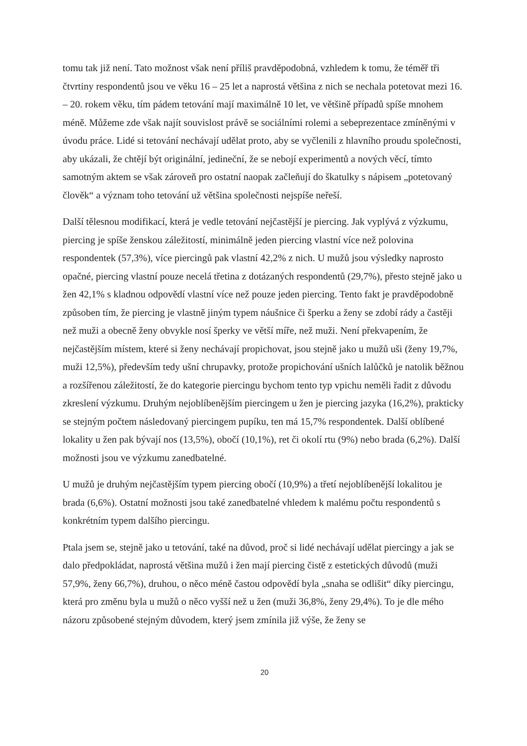tomu tak již není. Tato možnost však není příliš pravděpodobná, vzhledem k tomu, že téměř tři čtvrtiny respondentů jsou ve věku 16 – 25 let a naprostá většina z nich se nechala potetovat mezi 16. – 20. rokem věku, tím pádem tetování mají maximálně 10 let, ve většině případů spíše mnohem méně. Můžeme zde však najít souvislost právě se sociálními rolemi a sebeprezentace zmíněnými v úvodu práce. Lidé si tetování nechávají udělat proto, aby se vyčlenili z hlavního proudu společnosti, aby ukázali, že chtějí být originální, jedineční, že se nebojí experimentů a nových věcí, tímto samotným aktem se však zároveň pro ostatní naopak začleňují do škatulky s nápisem „potetovaný člověk“ a význam toho tetování už většina společnosti nejspíše neřeší.
Další tělesnou modifikací, která je vedle tetování nejčastější je piercing. Jak vyplývá z výzkumu, piercing je spíše ženskou záležitostí, minimálně jeden piercing vlastní více než polovina respondentek (57,3%), více piercingů pak vlastní 42,2% z nich. U mužů jsou výsledky naprosto opačné, piercing vlastní pouze necelá třetina z dotázaných respondentů (29,7%), přesto stejně jako u žen 42,1% s kladnou odpovědí vlastní více než pouze jeden piercing. Tento fakt je pravděpodobně způsoben tím, že piercing je vlastně jiným typem náušnice či šperku a ženy se zdobí rády a častěji než muži a obecně ženy obvykle nosí šperky ve větší míře, než muži. Není překvapením, že nejčastějším místem, které si ženy nechávají propichovat, jsou stejně jako u mužů uši (ženy 19,7%, muži 12,5%), především tedy ušní chrupavky, protože propichování ušních lalůčků je natolik běžnou a rozšířenou záležitostí, že do kategorie piercingu bychom tento typ vpichu neměli řadit z důvodu zkreslení výzkumu. Druhým nejoblíbenějším piercingem u žen je piercing jazyka (16,2%), prakticky se stejným počtem následovaný piercingem pupíku, ten má 15,7% respondentek. Další oblíbené lokality u žen pak bývají nos (13,5%), obočí (10,1%), ret či okolí rtu (9%) nebo brada (6,2%). Další možnosti jsou ve výzkumu zanedbatelné.
U mužů je druhým nejčastějším typem piercing obočí (10,9%) a třetí nejoblíbenější lokalitou je brada (6,6%). Ostatní možnosti jsou také zanedbatelné vhledem k malému počtu respondentů s konkrétním typem dalšího piercingu.
Ptala jsem se, stejně jako u tetování, také na důvod, proč si lidé nechávají udělat piercingy a jak se dalo předpokládat, naprostá většina mužů i žen mají piercing čistě z estetických důvodů (muži 57,9%, ženy 66,7%), druhou, o něco méně častou odpovědí byla „snaha se odlišit“ díky piercingu, která pro změnu byla u mužů o něco vyšší než u žen (muži 36,8%, ženy 29,4%). To je dle mého názoru způsobené stejným důvodem, který jsem zmínila již výše, že ženy se
20